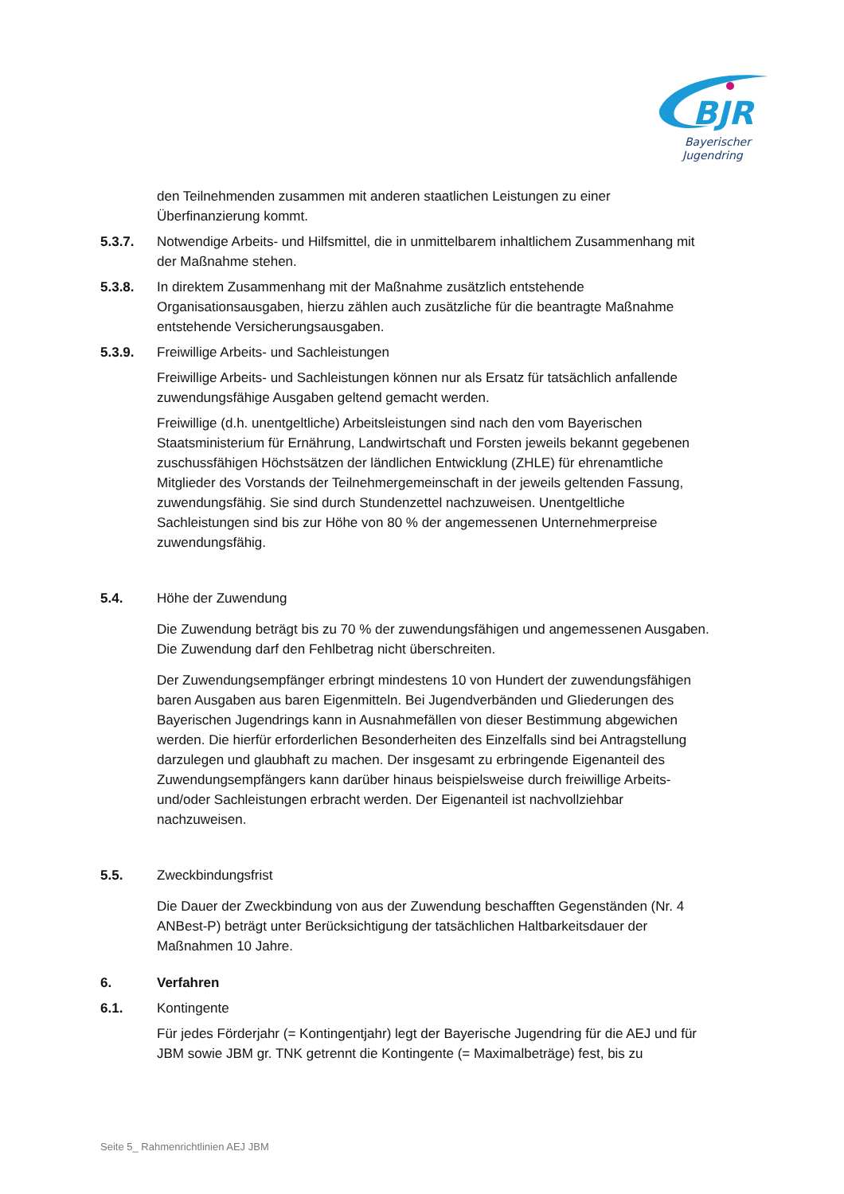BJR
Bayerischer
Jugendring
den Teilnehmenden zusammen mit anderen staatlichen Leistungen zu einer Überfinanzierung kommt.
5.3.7. Notwendige Arbeits- und Hilfsmittel, die in unmittelbarem inhaltlichem Zusammenhang mit der Maßnahme stehen.
5.3.8. In direktem Zusammenhang mit der Maßnahme zusätzlich entstehende Organisationsausgaben, hierzu zählen auch zusätzliche für die beantragte Maßnahme entstehende Versicherungsausgaben.
5.3.9. Freiwillige Arbeits- und Sachleistungen
Freiwillige Arbeits- und Sachleistungen können nur als Ersatz für tatsächlich anfallende zuwendungsfähige Ausgaben geltend gemacht werden.
Freiwillige (d.h. unentgeltliche) Arbeitsleistungen sind nach den vom Bayerischen Staatsministerium für Ernährung, Landwirtschaft und Forsten jeweils bekannt gegebenen zuschussfähigen Höchstsätzen der ländlichen Entwicklung (ZHLE) für ehrenamtliche Mitglieder des Vorstands der Teilnehmergemeinschaft in der jeweils geltenden Fassung, zuwendungsfähig. Sie sind durch Stundenzettel nachzuweisen. Unentgeltliche Sachleistungen sind bis zur Höhe von 80 % der angemessenen Unternehmerpreise zuwendungsfähig.
5.4. Höhe der Zuwendung
Die Zuwendung beträgt bis zu 70 % der zuwendungsfähigen und angemessenen Ausgaben. Die Zuwendung darf den Fehlbetrag nicht überschreiten.
Der Zuwendungsempfänger erbringt mindestens 10 von Hundert der zuwendungsfähigen baren Ausgaben aus baren Eigenmitteln. Bei Jugendverbänden und Gliederungen des Bayerischen Jugendrings kann in Ausnahmefällen von dieser Bestimmung abgewichen werden. Die hierfür erforderlichen Besonderheiten des Einzelfalls sind bei Antragstellung darzulegen und glaubhaft zu machen. Der insgesamt zu erbringende Eigenanteil des Zuwendungsempfängers kann darüber hinaus beispielsweise durch freiwillige Arbeits- und/oder Sachleistungen erbracht werden. Der Eigenanteil ist nachvollziehbar nachzuweisen.
5.5. Zweckbindungsfrist
Die Dauer der Zweckbindung von aus der Zuwendung beschafften Gegenständen (Nr. 4 ANBest-P) beträgt unter Berücksichtigung der tatsächlichen Haltbarkeitsdauer der Maßnahmen 10 Jahre.
6. Verfahren
6.1. Kontingente
Für jedes Förderjahr (= Kontingentjahr) legt der Bayerische Jugendring für die AEJ und für JBM sowie JBM gr. TNK getrennt die Kontingente (= Maximalbeträge) fest, bis zu
Seite 5_ Rahmenrichtlinien AEJ JBM